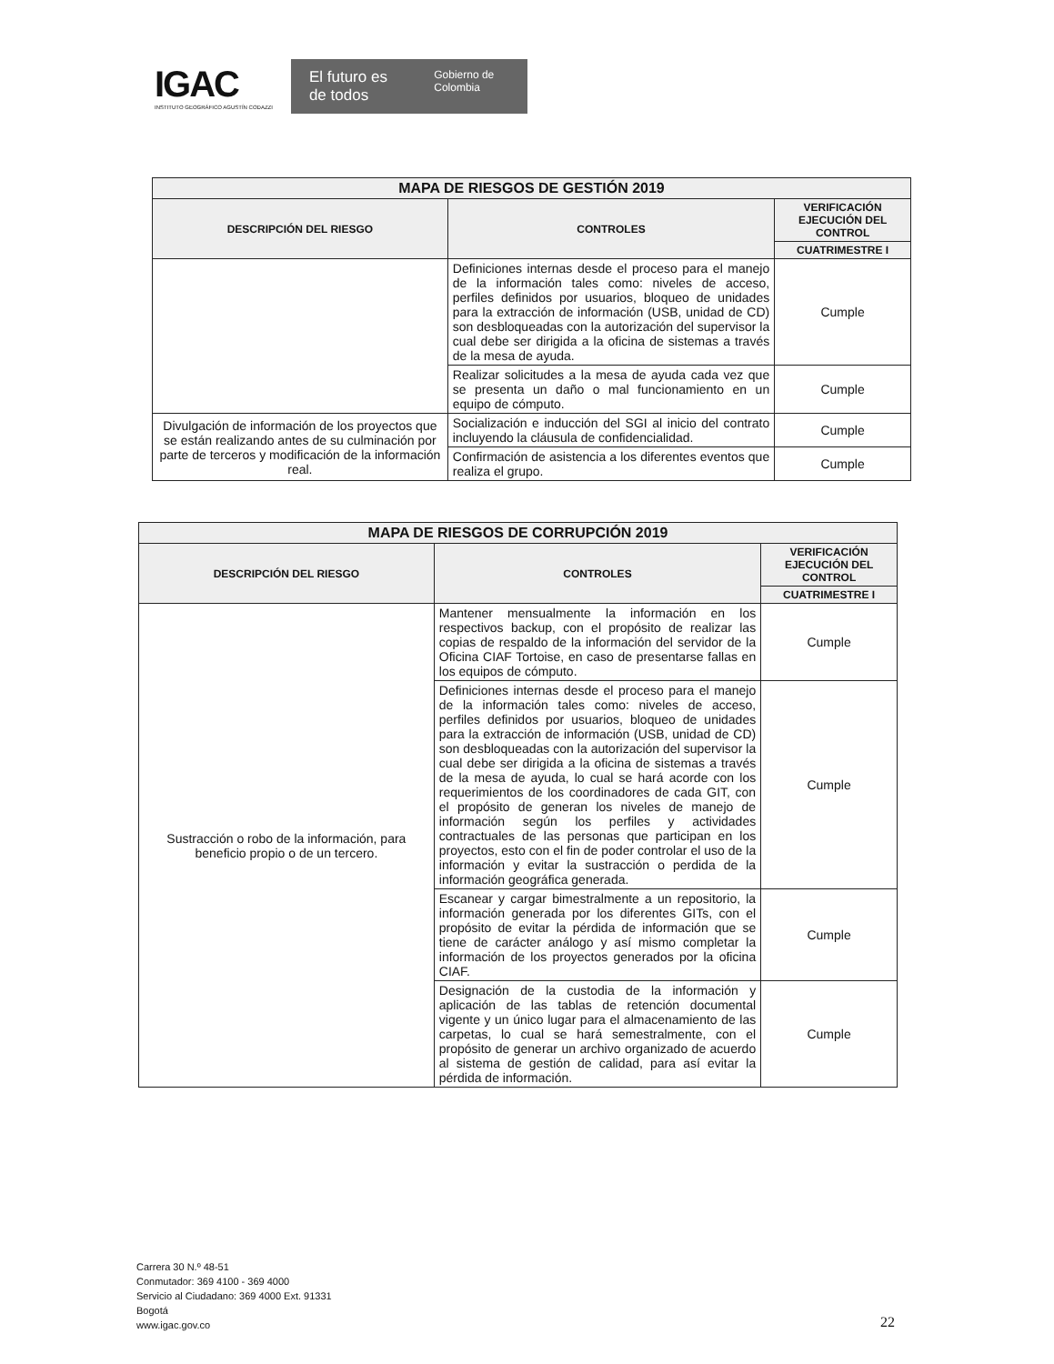IGAC
INSTITUTO GEOGRÁFICO AGUSTÍN CODAZZI
El futuro es de todos Gobierno de Colombia
| MAPA DE RIESGOS DE GESTIÓN 2019 | | |
| DESCRIPCIÓN DEL RIESGO | CONTROLES | VERIFICACIÓN EJECUCIÓN DEL CONTROL |
| | | CUATRIMESTRE I |
| | Definiciones internas desde el proceso para el manejo de la información tales como: niveles de acceso, perfiles definidos por usuarios, bloqueo de unidades para la extracción de información (USB, unidad de CD) son desbloqueadas con la autorización del supervisor la cual debe ser dirigida a la oficina de sistemas a través de la mesa de ayuda. | Cumple |
| | Realizar solicitudes a la mesa de ayuda cada vez que se presenta un daño o mal funcionamiento en un equipo de cómputo. | Cumple |
| Divulgación de información de los proyectos que se están realizando antes de su culminación por parte de terceros y modificación de la información real. | Socialización e inducción del SGI al inicio del contrato incluyendo la cláusula de confidencialidad. | Cumple |
| | Confirmación de asistencia a los diferentes eventos que realiza el grupo. | Cumple |
| MAPA DE RIESGOS DE CORRUPCIÓN 2019 | | |
| DESCRIPCIÓN DEL RIESGO | CONTROLES | VERIFICACIÓN EJECUCIÓN DEL CONTROL |
| | | CUATRIMESTRE I |
| Sustracción o robo de la información, para beneficio propio o de un tercero. | Mantener mensualmente la información en los respectivos backup, con el propósito de realizar las copias de respaldo de la información del servidor de la Oficina CIAF Tortoise, en caso de presentarse fallas en los equipos de cómputo. | Cumple |
| | Definiciones internas desde el proceso para el manejo de la información tales como: niveles de acceso, perfiles definidos por usuarios, bloqueo de unidades para la extracción de información (USB, unidad de CD) son desbloqueadas con la autorización del supervisor la cual debe ser dirigida a la oficina de sistemas a través de la mesa de ayuda, lo cual se hará acorde con los requerimientos de los coordinadores de cada GIT, con el propósito de generan los niveles de manejo de información según los perfiles y actividades contractuales de las personas que participan en los proyectos, esto con el fin de poder controlar el uso de la información y evitar la sustracción o perdida de la información geográfica generada. | Cumple |
| | Escanear y cargar bimestralmente a un repositorio, la información generada por los diferentes GITs, con el propósito de evitar la pérdida de información que se tiene de carácter análogo y así mismo completar la información de los proyectos generados por la oficina CIAF. | Cumple |
| | Designación de la custodia de la información y aplicación de las tablas de retención documental vigente y un único lugar para el almacenamiento de las carpetas, lo cual se hará semestralmente, con el propósito de generar un archivo organizado de acuerdo al sistema de gestión de calidad, para así evitar la pérdida de información. | Cumple |
Carrera 30 N.º 48-51
Conmutador: 369 4100 - 369 4000
Servicio al Ciudadano: 369 4000 Ext. 91331
Bogotá
www.igac.gov.co
22